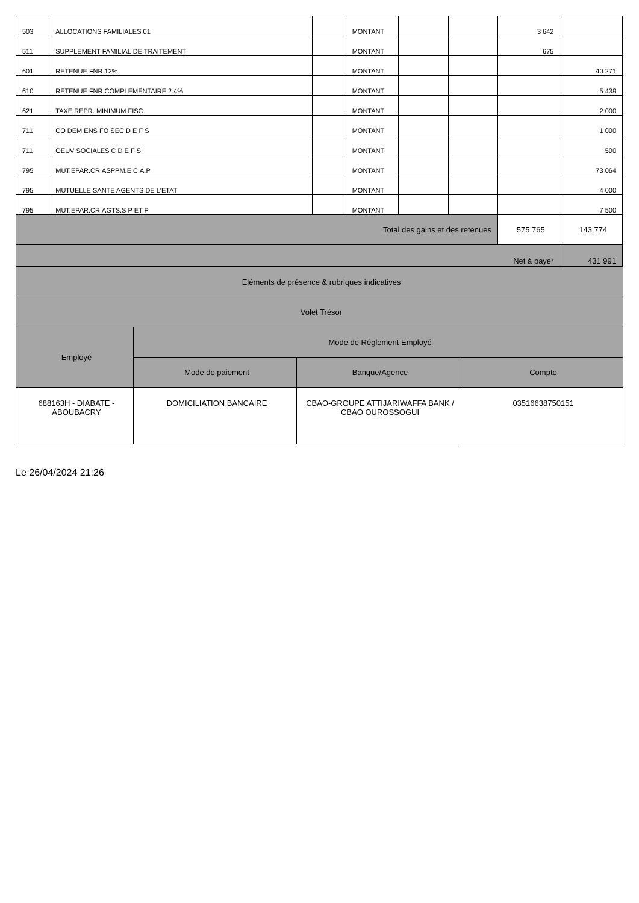| 503 | ALLOCATIONS FAMILIALES 01 | | MONTANT | | | 3 642 | |
| 511 | SUPPLEMENT FAMILIAL DE TRAITEMENT | | MONTANT | | | 675 | |
| 601 | RETENUE FNR 12% | | MONTANT | | | | 40 271 |
| 610 | RETENUE FNR COMPLEMENTAIRE 2.4% | | MONTANT | | | | 5 439 |
| 621 | TAXE REPR. MINIMUM FISC | | MONTANT | | | | 2 000 |
| 711 | CO DEM ENS FO SEC D E F S | | MONTANT | | | | 1 000 |
| 711 | OEUV SOCIALES C D E F S | | MONTANT | | | | 500 |
| 795 | MUT.EPAR.CR.ASPPM.E.C.A.P | | MONTANT | | | | 73 064 |
| 795 | MUTUELLE SANTE AGENTS DE L'ETAT | | MONTANT | | | | 4 000 |
| 795 | MUT.EPAR.CR.AGTS.S P ET P | | MONTANT | | | | 7 500 |
| Total des gains et des retenues | | | | | | 575 765 | 143 774 |
| Net à payer | | | | | | | 431 991 |
| Eléments de présence & rubriques indicatives | | | |
| Volet Trésor | | | |
| Employé | Mode de Réglement Employé | | |
| | Mode de paiement | Banque/Agence | Compte |
| 688163H - DIABATE - ABOUBACRY | DOMICILIATION BANCAIRE | CBAO-GROUPE ATTIJARIWAFFA BANK / CBAO OUROSSOGUI | 03516638750151 |
Le 26/04/2024 21:26